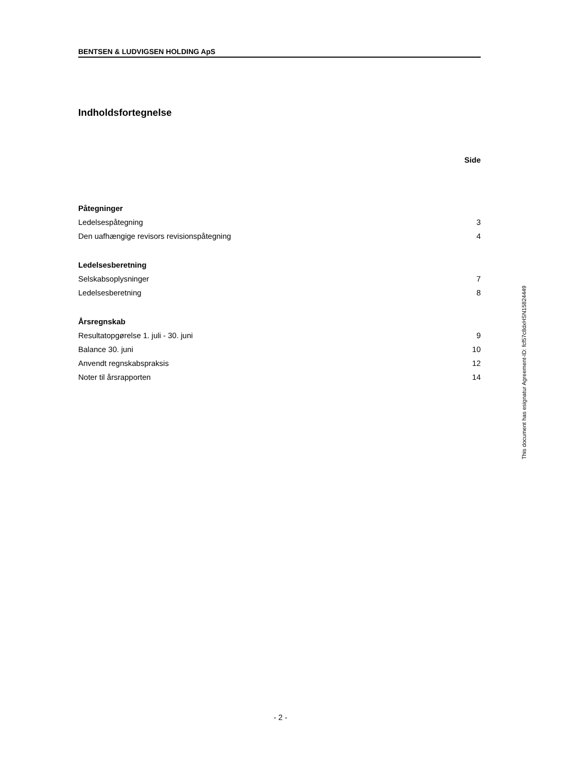BENTSEN & LUDVIGSEN HOLDING ApS
Indholdsfortegnelse
Side
Påtegninger
Ledelsespåtegning 3
Den uafhængige revisors revisionspåtegning 4
Ledelsesberetning
Selskabsoplysninger 7
Ledelsesberetning 8
Årsregnskab
Resultatopgørelse 1. juli - 30. juni 9
Balance 30. juni 10
Anvendt regnskabspraksis 12
Noter til årsrapporten 14
This document has esignatur Agreement-ID: fcf57c8dxHSN15824449
- 2 -